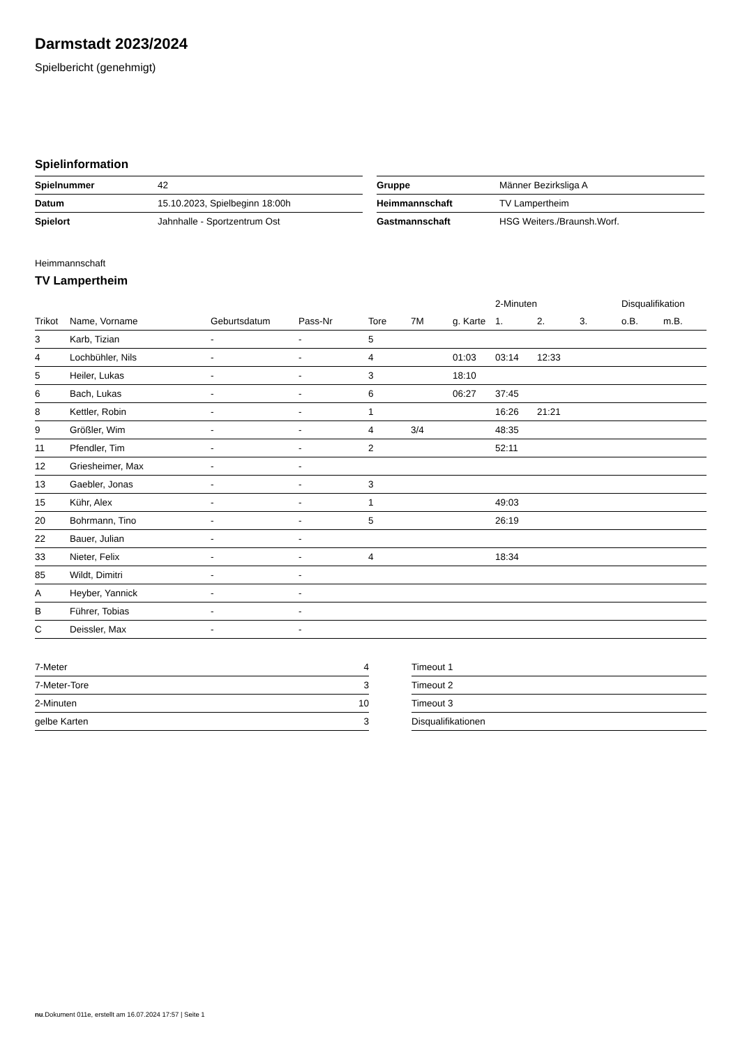Darmstadt 2023/2024
Spielbericht (genehmigt)
Spielinformation
| Spielnummer | 42 |
| Datum | 15.10.2023, Spielbeginn 18:00h |
| Spielort | Jahnhalle - Sportzentrum Ost |
| Gruppe | Männer Bezirksliga A |
| Heimmannschaft | TV Lampertheim |
| Gastmannschaft | HSG Weiters./Braunsh.Worf. |
Heimmannschaft
TV Lampertheim
| | | | | | | | 2-Minuten | | | Disqualifikation | |
| --- | --- | --- | --- | --- | --- | --- | --- | --- | --- | --- | --- |
| Trikot | Name, Vorname | Geburtsdatum | Pass-Nr | Tore | 7M | g. Karte | 1. | 2. | 3. | o.B. | m.B. |
| 3 | Karb, Tizian | - | - | 5 | | | | | | | |
| 4 | Lochbühler, Nils | - | - | 4 | | 01:03 | 03:14 | 12:33 | | | |
| 5 | Heiler, Lukas | - | - | 3 | | 18:10 | | | | | |
| 6 | Bach, Lukas | - | - | 6 | | 06:27 | 37:45 | | | | |
| 8 | Kettler, Robin | - | - | 1 | | | 16:26 | 21:21 | | | |
| 9 | Größler, Wim | - | - | 4 | 3/4 | | 48:35 | | | | |
| 11 | Pfendler, Tim | - | - | 2 | | | 52:11 | | | | |
| 12 | Griesheimer, Max | - | - | | | | | | | | |
| 13 | Gaebler, Jonas | - | - | 3 | | | | | | | |
| 15 | Kühr, Alex | - | - | 1 | | | 49:03 | | | | |
| 20 | Bohrmann, Tino | - | - | 5 | | | 26:19 | | | | |
| 22 | Bauer, Julian | - | - | | | | | | | | |
| 33 | Nieter, Felix | - | - | 4 | | | 18:34 | | | | |
| 85 | Wildt, Dimitri | - | - | | | | | | | | |
| A | Heyber, Yannick | - | - | | | | | | | | |
| B | Führer, Tobias | - | - | | | | | | | | |
| C | Deissler, Max | - | - | | | | | | | | |
| 7-Meter | 4 |
| 7-Meter-Tore | 3 |
| 2-Minuten | 10 |
| gelbe Karten | 3 |
| Timeout 1 |
| Timeout 2 |
| Timeout 3 |
| Disqualifikationen |
nu.Dokument 011e, erstellt am 16.07.2024 17:57 | Seite 1